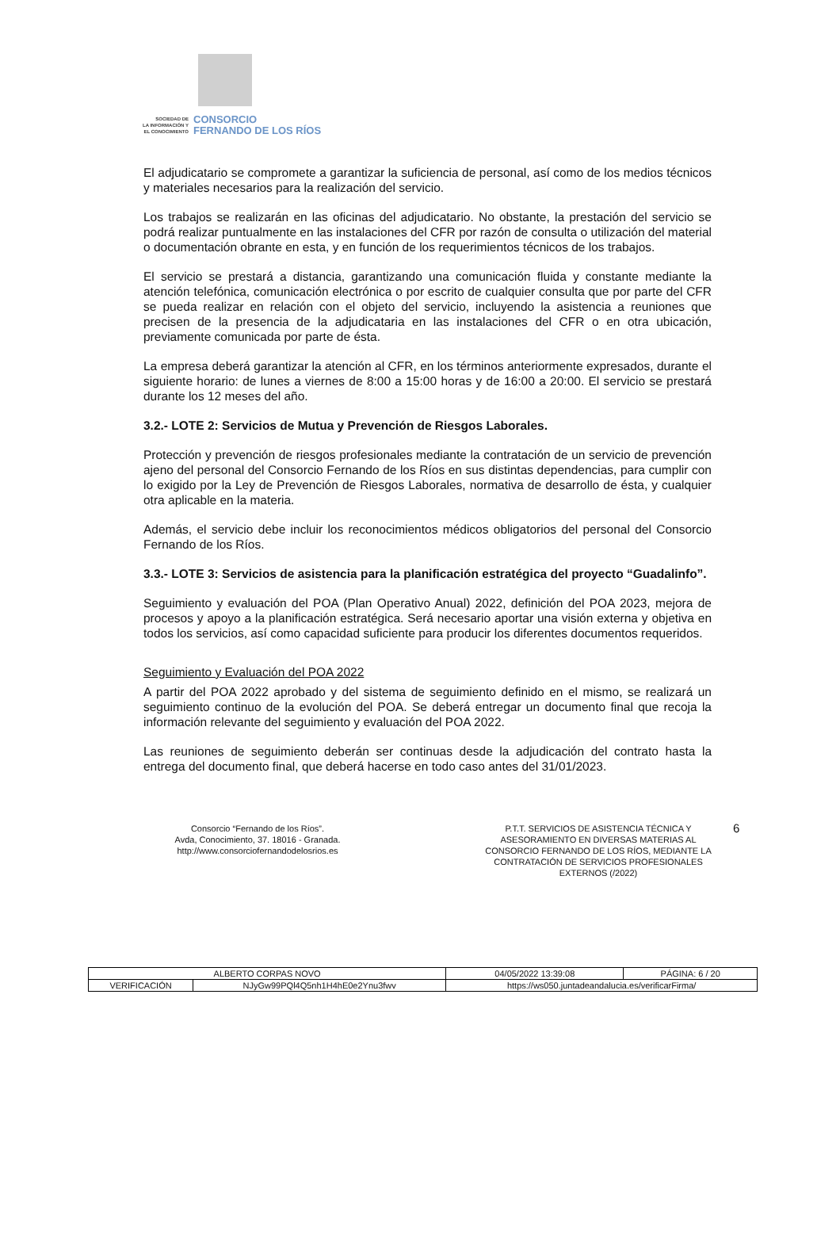SOCIEDAD DE
LA INFORMACIÓN Y
EL CONOCIMIENTO
CONSORCIO
FERNANDO DE LOS RÍOS
El adjudicatario se compromete a garantizar la suficiencia de personal, así como de los medios técnicos y materiales necesarios para la realización del servicio.
Los trabajos se realizarán en las oficinas del adjudicatario. No obstante, la prestación del servicio se podrá realizar puntualmente en las instalaciones del CFR por razón de consulta o utilización del material o documentación obrante en esta, y en función de los requerimientos técnicos de los trabajos.
El servicio se prestará a distancia, garantizando una comunicación fluida y constante mediante la atención telefónica, comunicación electrónica o por escrito de cualquier consulta que por parte del CFR se pueda realizar en relación con el objeto del servicio, incluyendo la asistencia a reuniones que precisen de la presencia de la adjudicataria en las instalaciones del CFR o en otra ubicación, previamente comunicada por parte de ésta.
La empresa deberá garantizar la atención al CFR, en los términos anteriormente expresados, durante el siguiente horario: de lunes a viernes de 8:00 a 15:00 horas y de 16:00 a 20:00. El servicio se prestará durante los 12 meses del año.
3.2.- LOTE 2: Servicios de Mutua y Prevención de Riesgos Laborales.
Protección y prevención de riesgos profesionales mediante la contratación de un servicio de prevención ajeno del personal del Consorcio Fernando de los Ríos en sus distintas dependencias, para cumplir con lo exigido por la Ley de Prevención de Riesgos Laborales, normativa de desarrollo de ésta, y cualquier otra aplicable en la materia.
Además, el servicio debe incluir los reconocimientos médicos obligatorios del personal del Consorcio Fernando de los Ríos.
3.3.- LOTE 3: Servicios de asistencia para la planificación estratégica del proyecto “Guadalinfo”.
Seguimiento y evaluación del POA (Plan Operativo Anual) 2022, definición del POA 2023, mejora de procesos y apoyo a la planificación estratégica. Será necesario aportar una visión externa y objetiva en todos los servicios, así como capacidad suficiente para producir los diferentes documentos requeridos.
Seguimiento y Evaluación del POA 2022
A partir del POA 2022 aprobado y del sistema de seguimiento definido en el mismo, se realizará un seguimiento continuo de la evolución del POA. Se deberá entregar un documento final que recoja la información relevante del seguimiento y evaluación del POA 2022.
Las reuniones de seguimiento deberán ser continuas desde la adjudicación del contrato hasta la entrega del documento final, que deberá hacerse en todo caso antes del 31/01/2023.
Consorcio “Fernando de los Ríos”.
Avda, Conocimiento, 37. 18016 - Granada.
http://www.consorciofernandodelosrios.es
P.T.T. SERVICIOS DE ASISTENCIA TÉCNICA Y ASESORAMIENTO EN DIVERSAS MATERIAS AL CONSORCIO FERNANDO DE LOS RÍOS, MEDIANTE LA CONTRATACIÓN DE SERVICIOS PROFESIONALES EXTERNOS (/2022)
6
| ALBERTO CORPAS NOVO | | | 04/05/2022 13:39:08 | PÁGINA: 6 / 20 |
| VERIFICACIÓN | NJyGw99PQl4Q5nh1H4hE0e2Ynu3fwv | https://ws050.juntadeandalucia.es/verificarFirma/ | | |